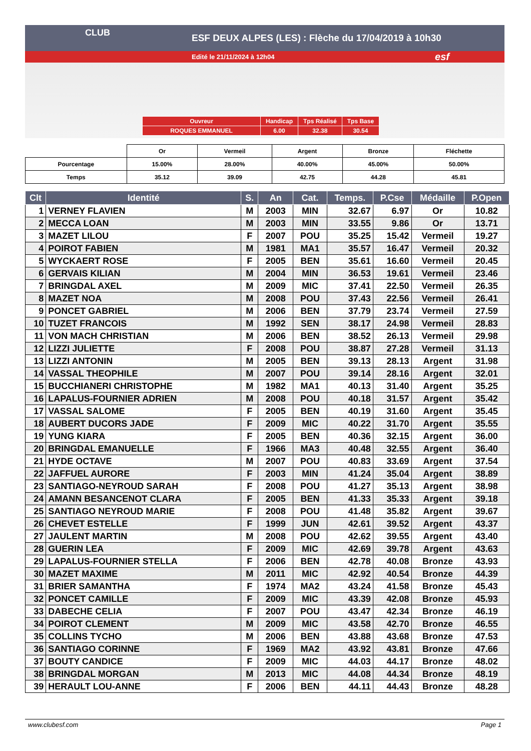ESF DEUX ALPES (LES) : Flèche du 17/04/2019 à 10h30
Edité le 21/11/2024 à 12h04
CLUB
esf
| Ouvreur | Handicap | Tps Réalisé | Tps Base |
| ROQUES EMMANUEL | 6.00 | 32.38 | 30.54 |
| | Or | Vermeil | Argent | Bronze | Fléchette |
| Pourcentage | 15.00% | 28.00% | 40.00% | 45.00% | 50.00% |
| Temps | 35.12 | 39.09 | 42.75 | 44.28 | 45.81 |
| Clt | Identité | S. | An | Cat. | Temps. | P.Cse | Médaille | P.Open |
| --- | --- | --- | --- | --- | --- | --- | --- | --- |
| 1 | VERNEY FLAVIEN | M | 2003 | MIN | 32.67 | 6.97 | Or | 10.82 |
| 2 | MECCA LOAN | M | 2003 | MIN | 33.55 | 9.86 | Or | 13.71 |
| 3 | MAZET LILOU | F | 2007 | POU | 35.25 | 15.42 | Vermeil | 19.27 |
| 4 | POIROT FABIEN | M | 1981 | MA1 | 35.57 | 16.47 | Vermeil | 20.32 |
| 5 | WYCKAERT ROSE | F | 2005 | BEN | 35.61 | 16.60 | Vermeil | 20.45 |
| 6 | GERVAIS KILIAN | M | 2004 | MIN | 36.53 | 19.61 | Vermeil | 23.46 |
| 7 | BRINGDAL AXEL | M | 2009 | MIC | 37.41 | 22.50 | Vermeil | 26.35 |
| 8 | MAZET NOA | M | 2008 | POU | 37.43 | 22.56 | Vermeil | 26.41 |
| 9 | PONCET GABRIEL | M | 2006 | BEN | 37.79 | 23.74 | Vermeil | 27.59 |
| 10 | TUZET FRANCOIS | M | 1992 | SEN | 38.17 | 24.98 | Vermeil | 28.83 |
| 11 | VON MACH CHRISTIAN | M | 2006 | BEN | 38.52 | 26.13 | Vermeil | 29.98 |
| 12 | LIZZI JULIETTE | F | 2008 | POU | 38.87 | 27.28 | Vermeil | 31.13 |
| 13 | LIZZI ANTONIN | M | 2005 | BEN | 39.13 | 28.13 | Argent | 31.98 |
| 14 | VASSAL THEOPHILE | M | 2007 | POU | 39.14 | 28.16 | Argent | 32.01 |
| 15 | BUCCHIANERI CHRISTOPHE | M | 1982 | MA1 | 40.13 | 31.40 | Argent | 35.25 |
| 16 | LAPALUS-FOURNIER ADRIEN | M | 2008 | POU | 40.18 | 31.57 | Argent | 35.42 |
| 17 | VASSAL SALOME | F | 2005 | BEN | 40.19 | 31.60 | Argent | 35.45 |
| 18 | AUBERT DUCORS JADE | F | 2009 | MIC | 40.22 | 31.70 | Argent | 35.55 |
| 19 | YUNG KIARA | F | 2005 | BEN | 40.36 | 32.15 | Argent | 36.00 |
| 20 | BRINGDAL EMANUELLE | F | 1966 | MA3 | 40.48 | 32.55 | Argent | 36.40 |
| 21 | HYDE OCTAVE | M | 2007 | POU | 40.83 | 33.69 | Argent | 37.54 |
| 22 | JAFFUEL AURORE | F | 2003 | MIN | 41.24 | 35.04 | Argent | 38.89 |
| 23 | SANTIAGO-NEYROUD SARAH | F | 2008 | POU | 41.27 | 35.13 | Argent | 38.98 |
| 24 | AMANN BESANCENOT CLARA | F | 2005 | BEN | 41.33 | 35.33 | Argent | 39.18 |
| 25 | SANTIAGO NEYROUD MARIE | F | 2008 | POU | 41.48 | 35.82 | Argent | 39.67 |
| 26 | CHEVET ESTELLE | F | 1999 | JUN | 42.61 | 39.52 | Argent | 43.37 |
| 27 | JAULENT MARTIN | M | 2008 | POU | 42.62 | 39.55 | Argent | 43.40 |
| 28 | GUERIN LEA | F | 2009 | MIC | 42.69 | 39.78 | Argent | 43.63 |
| 29 | LAPALUS-FOURNIER STELLA | F | 2006 | BEN | 42.78 | 40.08 | Bronze | 43.93 |
| 30 | MAZET MAXIME | M | 2011 | MIC | 42.92 | 40.54 | Bronze | 44.39 |
| 31 | BRIER SAMANTHA | F | 1974 | MA2 | 43.24 | 41.58 | Bronze | 45.43 |
| 32 | PONCET CAMILLE | F | 2009 | MIC | 43.39 | 42.08 | Bronze | 45.93 |
| 33 | DABECHE CELIA | F | 2007 | POU | 43.47 | 42.34 | Bronze | 46.19 |
| 34 | POIROT CLEMENT | M | 2009 | MIC | 43.58 | 42.70 | Bronze | 46.55 |
| 35 | COLLINS TYCHO | M | 2006 | BEN | 43.88 | 43.68 | Bronze | 47.53 |
| 36 | SANTIAGO CORINNE | F | 1969 | MA2 | 43.92 | 43.81 | Bronze | 47.66 |
| 37 | BOUTY CANDICE | F | 2009 | MIC | 44.03 | 44.17 | Bronze | 48.02 |
| 38 | BRINGDAL MORGAN | M | 2013 | MIC | 44.08 | 44.34 | Bronze | 48.19 |
| 39 | HERAULT LOU-ANNE | F | 2006 | BEN | 44.11 | 44.43 | Bronze | 48.28 |
www.clubesf.com Page 1